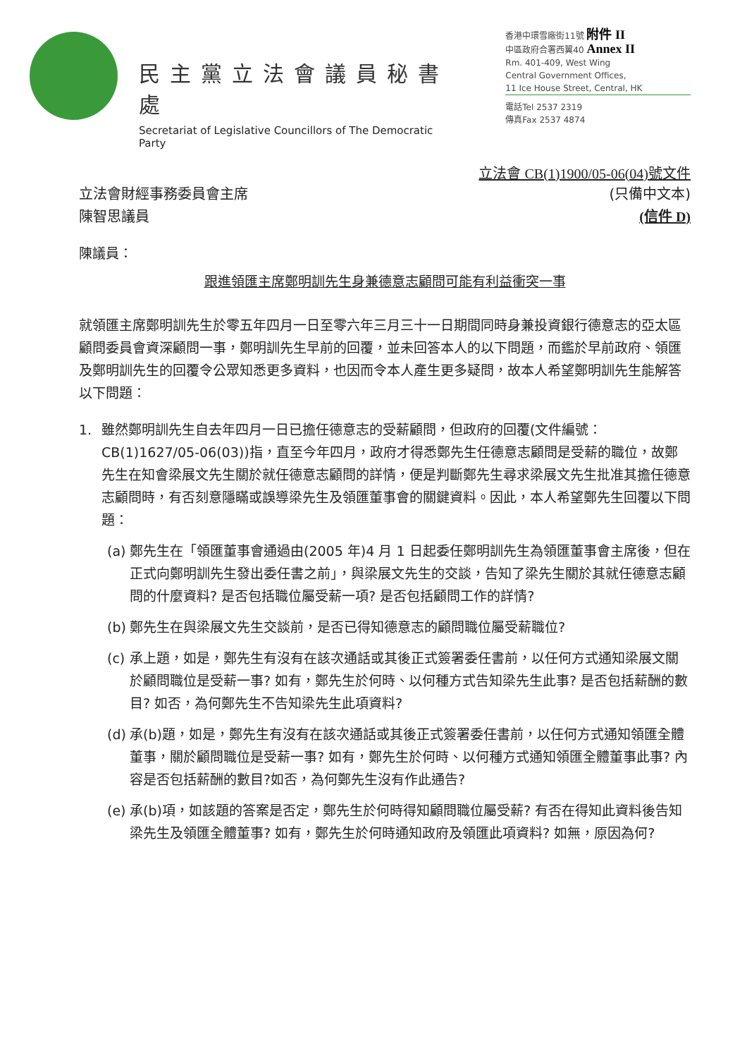民主黨立法會議員秘書處
Secretariat of Legislative Councillors of The Democratic Party
香港中環雪廠街11號 附件 II
中區政府合署西翼40 Annex II
Rm. 401-409, West Wing
Central Government Offices,
11 Ice House Street, Central, HK
電話Tel 2537 2319
傳真Fax 2537 4874
立法會 CB(1)1900/05-06(04)號文件
立法會財經事務委員會主席
陳智思議員 (只備中文本)
(信件 D)
陳議員：
跟進領匯主席鄭明訓先生身兼德意志顧問可能有利益衝突一事
就領匯主席鄭明訓先生於零五年四月一日至零六年三月三十一日期間同時身兼投資銀行德意志的亞太區顧問委員會資深顧問一事，鄭明訓先生早前的回覆，並未回答本人的以下問題，而鑑於早前政府、領匯及鄭明訓先生的回覆令公眾知悉更多資料，也因而令本人產生更多疑問，故本人希望鄭明訓先生能解答以下問題：
1. 雖然鄭明訓先生自去年四月一日已擔任德意志的受薪顧問，但政府的回覆(文件編號：CB(1)1627/05-06(03))指，直至今年四月，政府才得悉鄭先生任德意志顧問是受薪的職位，故鄭先生在知會梁展文先生關於就任德意志顧問的詳情，便是判斷鄭先生尋求梁展文先生批准其擔任德意志顧問時，有否刻意隱瞞或誤導梁先生及領匯董事會的關鍵資料。因此，本人希望鄭先生回覆以下問題：
(a) 鄭先生在「領匯董事會通過由(2005 年)4 月 1 日起委任鄭明訓先生為領匯董事會主席後，但在正式向鄭明訓先生發出委任書之前」，與梁展文先生的交談，告知了梁先生關於其就任德意志顧問的什麼資料? 是否包括職位屬受薪一項? 是否包括顧問工作的詳情?
(b) 鄭先生在與梁展文先生交談前，是否已得知德意志的顧問職位屬受薪職位?
(c) 承上題，如是，鄭先生有沒有在該次通話或其後正式簽署委任書前，以任何方式通知梁展文關於顧問職位是受薪一事? 如有，鄭先生於何時、以何種方式告知梁先生此事? 是否包括薪酬的數目? 如否，為何鄭先生不告知梁先生此項資料?
(d) 承(b)題，如是，鄭先生有沒有在該次通話或其後正式簽署委任書前，以任何方式通知領匯全體董事，關於顧問職位是受薪一事? 如有，鄭先生於何時、以何種方式通知領匯全體董事此事? 內容是否包括薪酬的數目?如否，為何鄭先生沒有作此通告?
(e) 承(b)項，如該題的答案是否定，鄭先生於何時得知顧問職位屬受薪? 有否在得知此資料後告知梁先生及領匯全體董事? 如有，鄭先生於何時通知政府及領匯此項資料? 如無，原因為何?